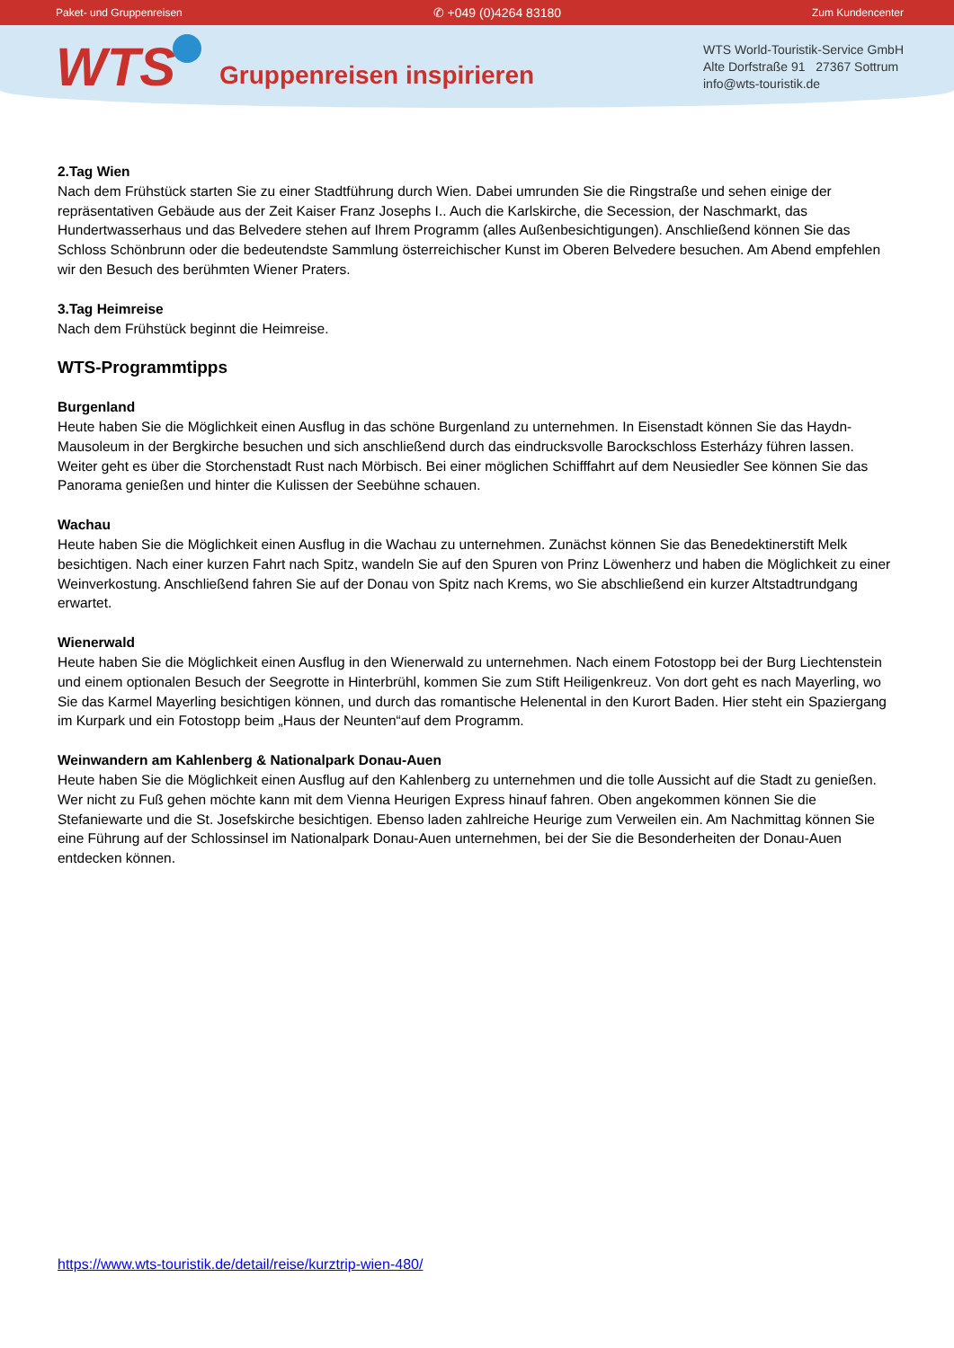Paket- und Gruppenreisen ✆ +049 (0)4264 83180 Zum Kundencenter
WTS
Gruppenreisen inspirieren
WTS World-Touristik-Service GmbH
Alte Dorfstraße 91 27367 Sottrum
info@wts-touristik.de
2.Tag Wien
Nach dem Frühstück starten Sie zu einer Stadtführung durch Wien. Dabei umrunden Sie die Ringstraße und sehen einige der repräsentativen Gebäude aus der Zeit Kaiser Franz Josephs I.. Auch die Karlskirche, die Secession, der Naschmarkt, das Hundertwasserhaus und das Belvedere stehen auf Ihrem Programm (alles Außenbesichtigungen). Anschließend können Sie das Schloss Schönbrunn oder die bedeutendste Sammlung österreichischer Kunst im Oberen Belvedere besuchen. Am Abend empfehlen wir den Besuch des berühmten Wiener Praters.
3.Tag Heimreise
Nach dem Frühstück beginnt die Heimreise.
WTS-Programmtipps
Burgenland
Heute haben Sie die Möglichkeit einen Ausflug in das schöne Burgenland zu unternehmen. In Eisenstadt können Sie das Haydn-Mausoleum in der Bergkirche besuchen und sich anschließend durch das eindrucksvolle Barockschloss Esterházy führen lassen. Weiter geht es über die Storchenstadt Rust nach Mörbisch. Bei einer möglichen Schifffahrt auf dem Neusiedler See können Sie das Panorama genießen und hinter die Kulissen der Seebühne schauen.
Wachau
Heute haben Sie die Möglichkeit einen Ausflug in die Wachau zu unternehmen. Zunächst können Sie das Benedektinerstift Melk besichtigen. Nach einer kurzen Fahrt nach Spitz, wandeln Sie auf den Spuren von Prinz Löwenherz und haben die Möglichkeit zu einer Weinverkostung. Anschließend fahren Sie auf der Donau von Spitz nach Krems, wo Sie abschließend ein kurzer Altstadtrundgang erwartet.
Wienerwald
Heute haben Sie die Möglichkeit einen Ausflug in den Wienerwald zu unternehmen. Nach einem Fotostopp bei der Burg Liechtenstein und einem optionalen Besuch der Seegrotte in Hinterbrühl, kommen Sie zum Stift Heiligenkreuz. Von dort geht es nach Mayerling, wo Sie das Karmel Mayerling besichtigen können, und durch das romantische Helenental in den Kurort Baden. Hier steht ein Spaziergang im Kurpark und ein Fotostopp beim „Haus der Neunten“auf dem Programm.
Weinwandern am Kahlenberg & Nationalpark Donau-Auen
Heute haben Sie die Möglichkeit einen Ausflug auf den Kahlenberg zu unternehmen und die tolle Aussicht auf die Stadt zu genießen. Wer nicht zu Fuß gehen möchte kann mit dem Vienna Heurigen Express hinauf fahren. Oben angekommen können Sie die Stefaniewarte und die St. Josefskirche besichtigen. Ebenso laden zahlreiche Heurige zum Verweilen ein. Am Nachmittag können Sie eine Führung auf der Schlossinsel im Nationalpark Donau-Auen unternehmen, bei der Sie die Besonderheiten der Donau-Auen entdecken können.
https://www.wts-touristik.de/detail/reise/kurztrip-wien-480/